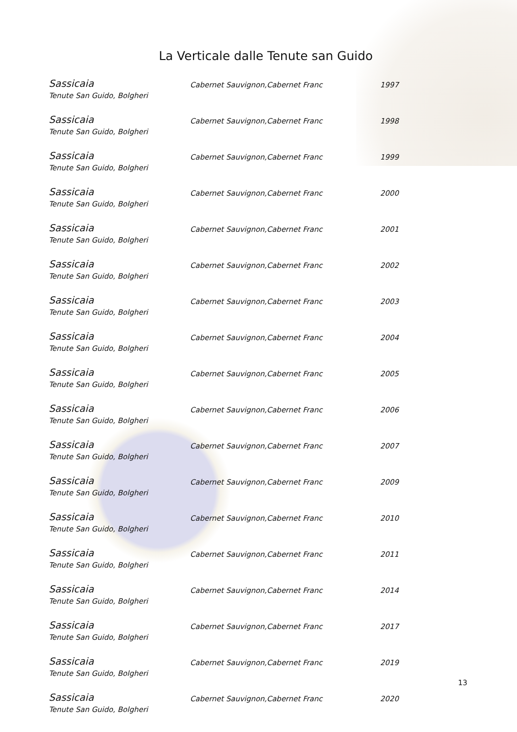La Verticale dalle Tenute san Guido
| Sassicaia Tenute San Guido, Bolgheri | Cabernet Sauvignon,Cabernet Franc | 1997 |
| Sassicaia Tenute San Guido, Bolgheri | Cabernet Sauvignon,Cabernet Franc | 1998 |
| Sassicaia Tenute San Guido, Bolgheri | Cabernet Sauvignon,Cabernet Franc | 1999 |
| Sassicaia Tenute San Guido, Bolgheri | Cabernet Sauvignon,Cabernet Franc | 2000 |
| Sassicaia Tenute San Guido, Bolgheri | Cabernet Sauvignon,Cabernet Franc | 2001 |
| Sassicaia Tenute San Guido, Bolgheri | Cabernet Sauvignon,Cabernet Franc | 2002 |
| Sassicaia Tenute San Guido, Bolgheri | Cabernet Sauvignon,Cabernet Franc | 2003 |
| Sassicaia Tenute San Guido, Bolgheri | Cabernet Sauvignon,Cabernet Franc | 2004 |
| Sassicaia Tenute San Guido, Bolgheri | Cabernet Sauvignon,Cabernet Franc | 2005 |
| Sassicaia Tenute San Guido, Bolgheri | Cabernet Sauvignon,Cabernet Franc | 2006 |
| Sassicaia Tenute San Guido, Bolgheri | Cabernet Sauvignon,Cabernet Franc | 2007 |
| Sassicaia Tenute San Guido, Bolgheri | Cabernet Sauvignon,Cabernet Franc | 2009 |
| Sassicaia Tenute San Guido, Bolgheri | Cabernet Sauvignon,Cabernet Franc | 2010 |
| Sassicaia Tenute San Guido, Bolgheri | Cabernet Sauvignon,Cabernet Franc | 2011 |
| Sassicaia Tenute San Guido, Bolgheri | Cabernet Sauvignon,Cabernet Franc | 2014 |
| Sassicaia Tenute San Guido, Bolgheri | Cabernet Sauvignon,Cabernet Franc | 2017 |
| Sassicaia Tenute San Guido, Bolgheri | Cabernet Sauvignon,Cabernet Franc | 2019 |
| Sassicaia Tenute San Guido, Bolgheri | Cabernet Sauvignon,Cabernet Franc | 2020 |
13